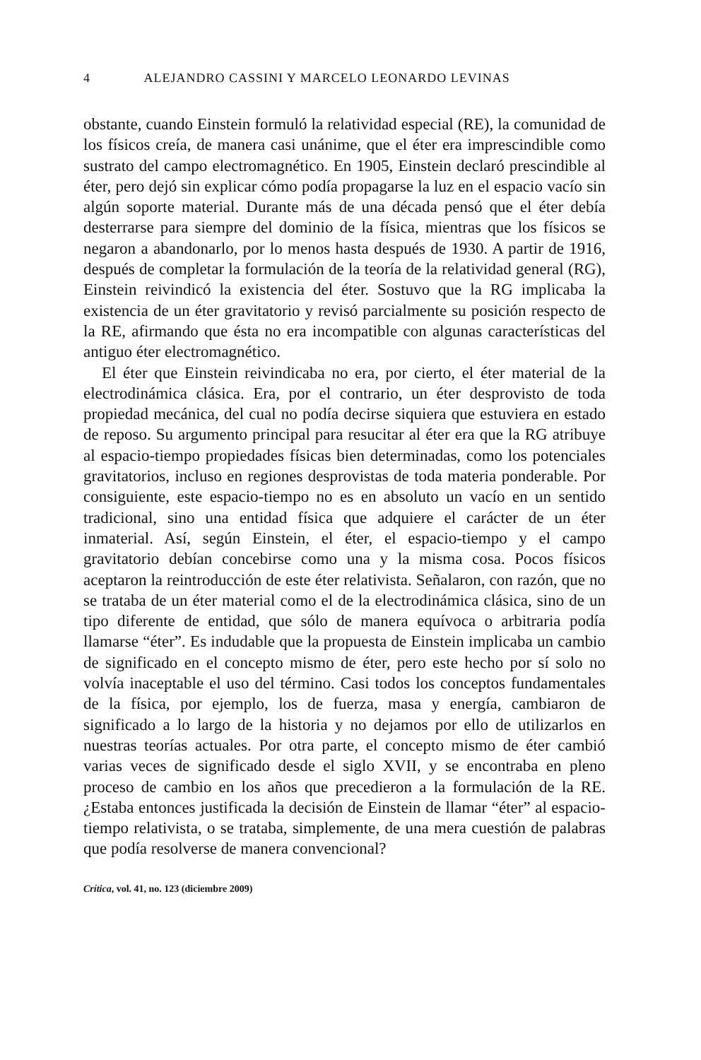4 ALEJANDRO CASSINI Y MARCELO LEONARDO LEVINAS
obstante, cuando Einstein formuló la relatividad especial (RE), la comunidad de los físicos creía, de manera casi unánime, que el éter era imprescindible como sustrato del campo electromagnético. En 1905, Einstein declaró prescindible al éter, pero dejó sin explicar cómo podía propagarse la luz en el espacio vacío sin algún soporte material. Durante más de una década pensó que el éter debía desterrarse para siempre del dominio de la física, mientras que los físicos se negaron a abandonarlo, por lo menos hasta después de 1930. A partir de 1916, después de completar la formulación de la teoría de la relatividad general (RG), Einstein reivindicó la existencia del éter. Sostuvo que la RG implicaba la existencia de un éter gravitatorio y revisó parcialmente su posición respecto de la RE, afirmando que ésta no era incompatible con algunas características del antiguo éter electromagnético.
El éter que Einstein reivindicaba no era, por cierto, el éter material de la electrodinámica clásica. Era, por el contrario, un éter desprovisto de toda propiedad mecánica, del cual no podía decirse siquiera que estuviera en estado de reposo. Su argumento principal para resucitar al éter era que la RG atribuye al espacio-tiempo propiedades físicas bien determinadas, como los potenciales gravitatorios, incluso en regiones desprovistas de toda materia ponderable. Por consiguiente, este espacio-tiempo no es en absoluto un vacío en un sentido tradicional, sino una entidad física que adquiere el carácter de un éter inmaterial. Así, según Einstein, el éter, el espacio-tiempo y el campo gravitatorio debían concebirse como una y la misma cosa. Pocos físicos aceptaron la reintroducción de este éter relativista. Señalaron, con razón, que no se trataba de un éter material como el de la electrodinámica clásica, sino de un tipo diferente de entidad, que sólo de manera equívoca o arbitraria podía llamarse “éter”. Es indudable que la propuesta de Einstein implicaba un cambio de significado en el concepto mismo de éter, pero este hecho por sí solo no volvía inaceptable el uso del término. Casi todos los conceptos fundamentales de la física, por ejemplo, los de fuerza, masa y energía, cambiaron de significado a lo largo de la historia y no dejamos por ello de utilizarlos en nuestras teorías actuales. Por otra parte, el concepto mismo de éter cambió varias veces de significado desde el siglo XVII, y se encontraba en pleno proceso de cambio en los años que precedieron a la formulación de la RE. ¿Estaba entonces justificada la decisión de Einstein de llamar “éter” al espacio-tiempo relativista, o se trataba, simplemente, de una mera cuestión de palabras que podía resolverse de manera convencional?
Crítica, vol. 41, no. 123 (diciembre 2009)